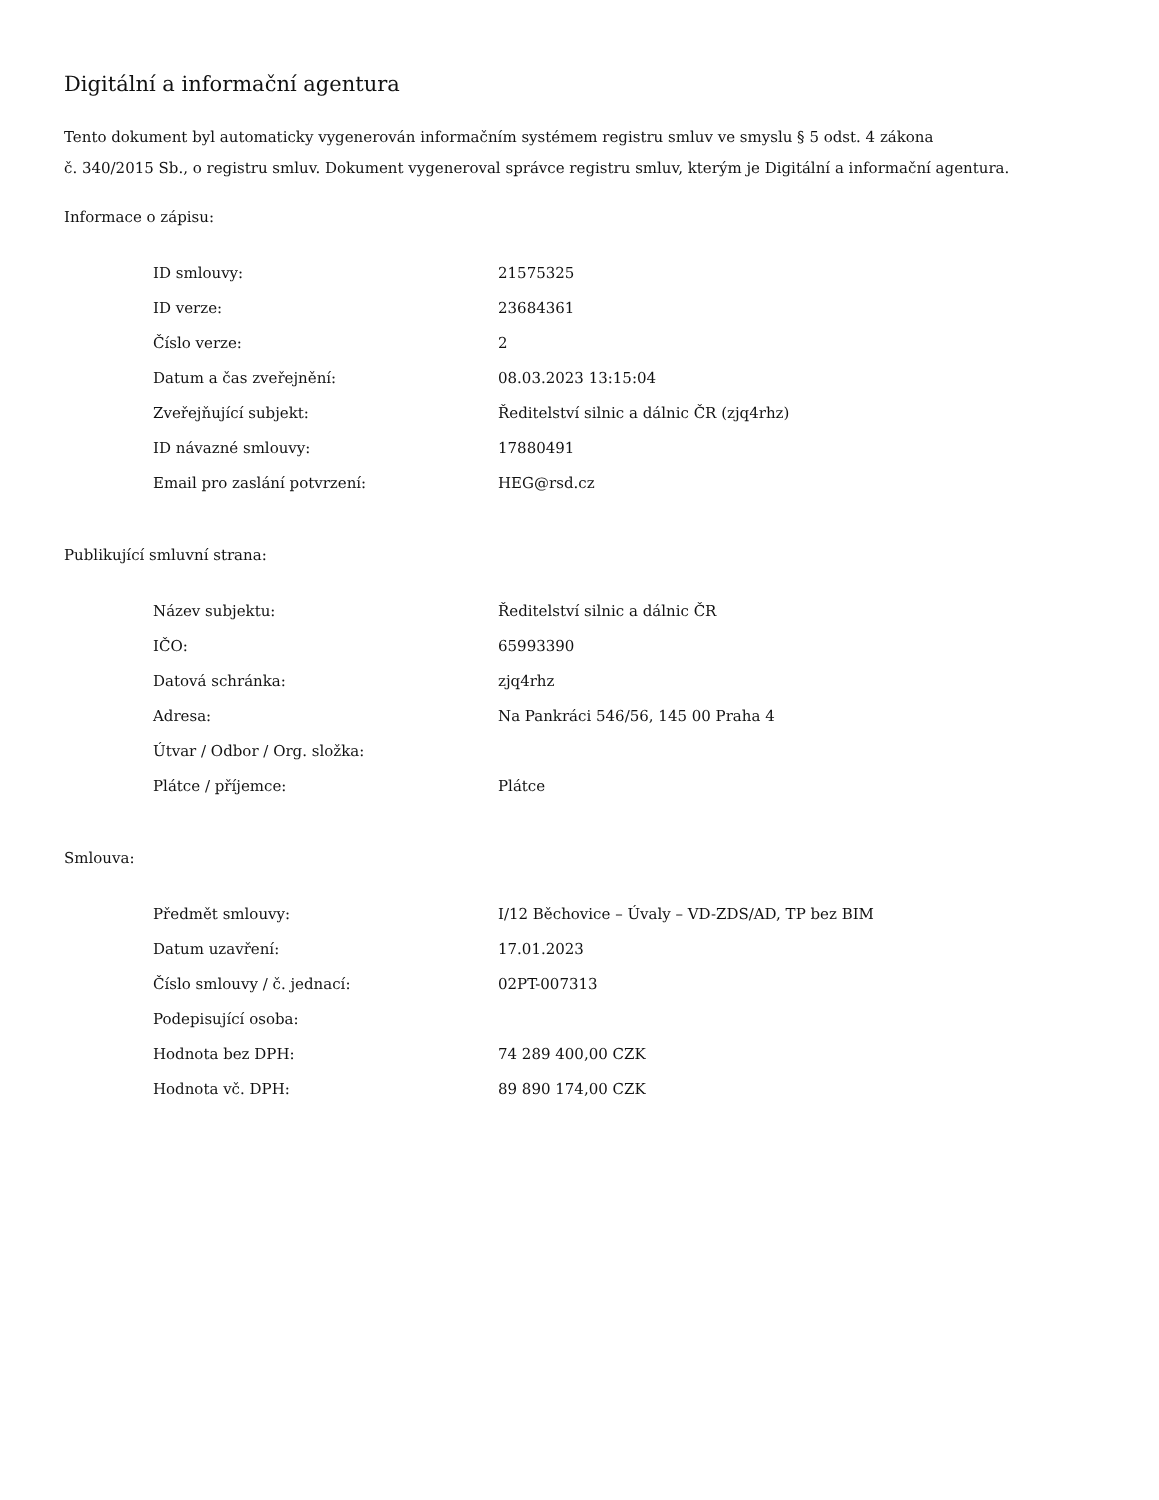Digitální a informační agentura
Tento dokument byl automaticky vygenerován informačním systémem registru smluv ve smyslu § 5 odst. 4 zákona
č. 340/2015 Sb., o registru smluv. Dokument vygeneroval správce registru smluv, kterým je Digitální a informační agentura.
Informace o zápisu:
| ID smlouvy: | 21575325 |
| ID verze: | 23684361 |
| Číslo verze: | 2 |
| Datum a čas zveřejnění: | 08.03.2023 13:15:04 |
| Zveřejňující subjekt: | Ředitelství silnic a dálnic ČR (zjq4rhz) |
| ID návazné smlouvy: | 17880491 |
| Email pro zaslání potvrzení: | HEG@rsd.cz |
Publikující smluvní strana:
| Název subjektu: | Ředitelství silnic a dálnic ČR |
| IČO: | 65993390 |
| Datová schránka: | zjq4rhz |
| Adresa: | Na Pankráci 546/56, 145 00 Praha 4 |
| Útvar / Odbor / Org. složka: | |
| Plátce / příjemce: | Plátce |
Smlouva:
| Předmět smlouvy: | I/12 Běchovice – Úvaly – VD-ZDS/AD, TP bez BIM |
| Datum uzavření: | 17.01.2023 |
| Číslo smlouvy / č. jednací: | 02PT-007313 |
| Podepisující osoba: | |
| Hodnota bez DPH: | 74 289 400,00 CZK |
| Hodnota vč. DPH: | 89 890 174,00 CZK |